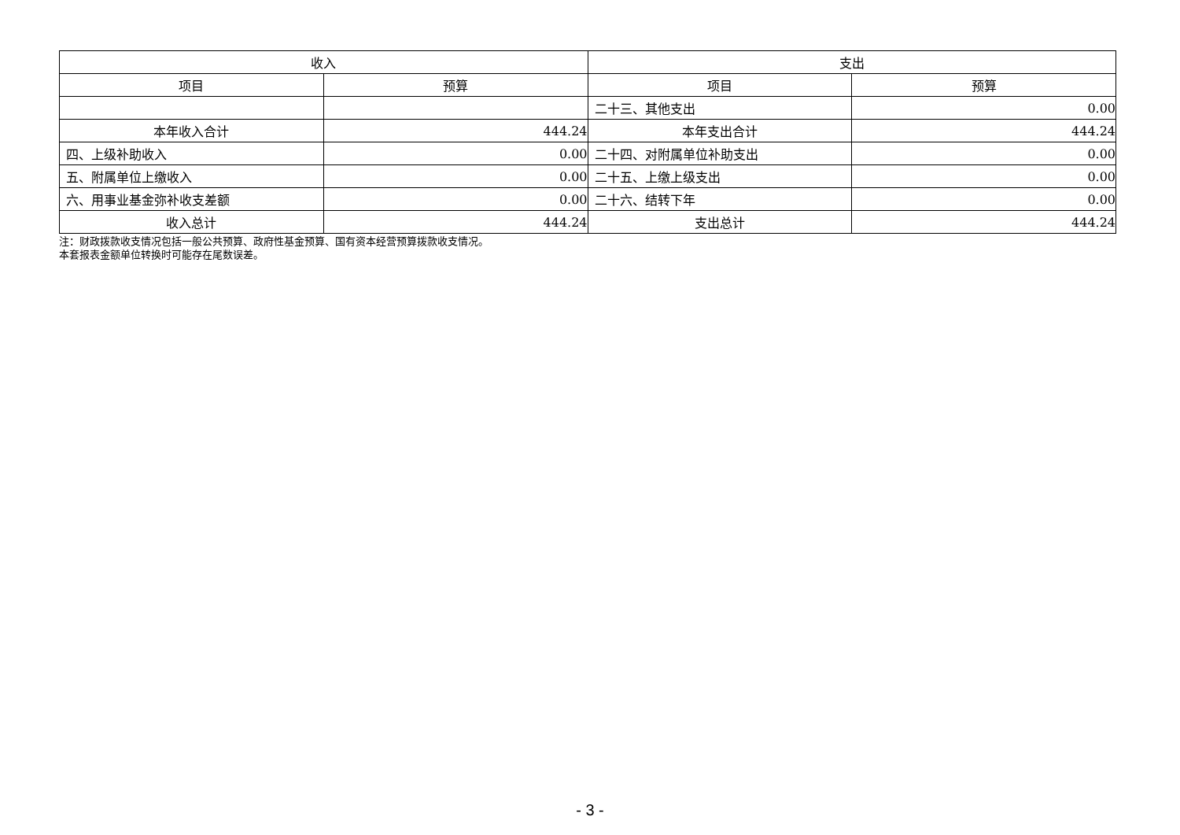| 收入 | | 支出 | |
| --- | --- | --- | --- |
| 项目 | 预算 | 项目 | 预算 |
| | | 二十三、其他支出 | 0.00 |
| 本年收入合计 | 444.24 | 本年支出合计 | 444.24 |
| 四、上级补助收入 | 0.00 | 二十四、对附属单位补助支出 | 0.00 |
| 五、附属单位上缴收入 | 0.00 | 二十五、上缴上级支出 | 0.00 |
| 六、用事业基金弥补收支差额 | 0.00 | 二十六、结转下年 | 0.00 |
| 收入总计 | 444.24 | 支出总计 | 444.24 |
注：财政拨款收支情况包括一般公共预算、政府性基金预算、国有资本经营预算拨款收支情况。
本套报表金额单位转换时可能存在尾数误差。
- 3 -